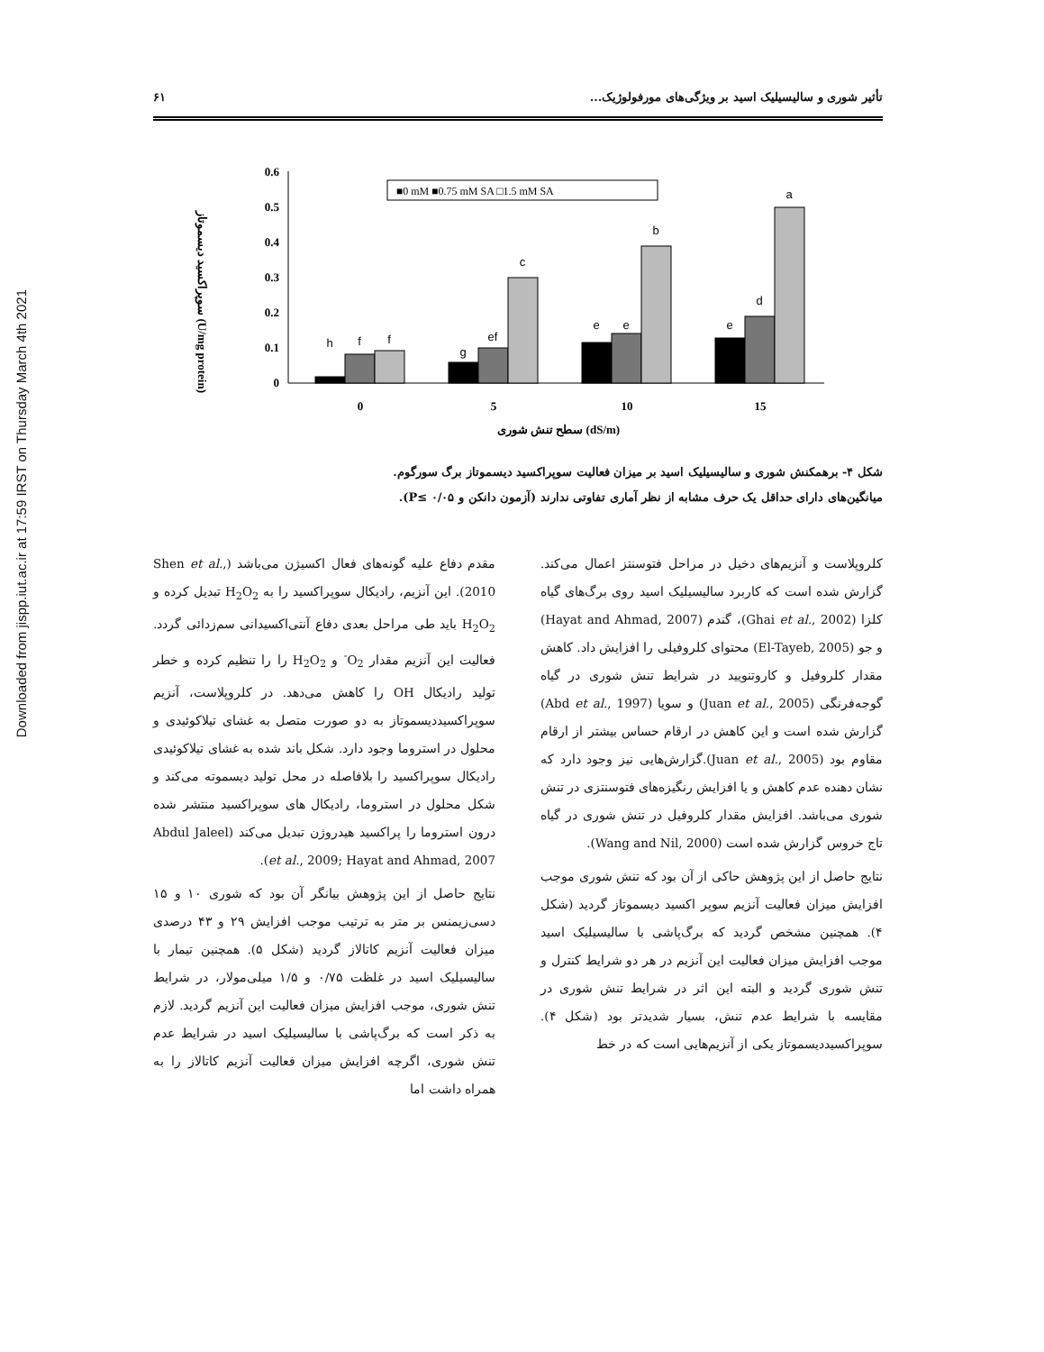Downloaded from jispp.iut.ac.ir at 17:59 IRST on Thursday March 4th 2021
تأثیر شوری و سالیسیلیک اسید بر ویژگی‌های مورفولوژیک... ۶۱
سوپراکسید دیسموتاز (U/mg protein)
0
0.1
0.2
0.3
0.4
0.5
0.6
■0 mM ■0.75 mM SA □1.5 mM SA
h
f
f
g
ef
c
e
e
b
e
d
a
0
5
10
15
سطح تنش شوری (dS/m)
شکل ۴- برهمکنش شوری و سالیسیلیک اسید بر میزان فعالیت سوپراکسید دیسموتاز برگ سورگوم.
میانگین‌های دارای حداقل یک حرف مشابه از نظر آماری تفاوتی ندارند (آزمون دانکن و P≤ ۰/۰۵).
کلروپلاست و آنزیم‌های دخیل در مراحل فتوسنتز اعمال می‌کند. گزارش شده است که کاربرد سالیسیلیک اسید روی برگ‌های گیاه کلزا (Ghai et al., 2002)، گندم (Hayat and Ahmad, 2007) و جو (El-Tayeb, 2005) محتوای کلروفیلی را افزایش داد. کاهش مقدار کلروفیل و کاروتنویید در شرایط تنش شوری در گیاه گوجه‌فرنگی (Juan et al., 2005) و سویا (Abd et al., 1997) گزارش شده است و این کاهش در ارقام حساس بیشتر از ارقام مقاوم بود (Juan et al., 2005).گزارش‌هایی نیز وجود دارد که نشان دهنده عدم کاهش و یا افزایش رنگیزه‌های فتوسنتزی در تنش شوری می‌باشد. افزایش مقدار کلروفیل در تنش شوری در گیاه تاج خروس گزارش شده است (Wang and Nil, 2000).
نتایج حاصل از این پژوهش حاکی از آن بود که تنش شوری موجب افزایش میزان فعالیت آنزیم سوپر اکسید دیسموتاز گردید (شکل ۴). همچنین مشخص گردید که برگ‌پاشی با سالیسیلیک اسید موجب افزایش میزان فعالیت این آنزیم در هر دو شرایط کنترل و تنش شوری گردید و البته این اثر در شرایط تنش شوری در مقایسه با شرایط عدم تنش، بسیار شدیدتر بود (شکل ۴). سوپراکسیددیسموتاز یکی از آنزیم‌هایی است که در خط
مقدم دفاع علیه گونه‌های فعال اکسیژن می‌باشد (Shen et al., 2010). این آنزیم، رادیکال سوپراکسید را به H<sub>2</sub>O<sub>2</sub> تبدیل کرده و H<sub>2</sub>O<sub>2</sub> باید طی مراحل بعدی دفاع آنتی‌اکسیدانی سم‌زدائی گردد. فعالیت این آنزیم مقدار O<sub>2</sub><sup>-</sup> و H<sub>2</sub>O<sub>2</sub> را را تنظیم کرده و خطر تولید رادیکال OH را کاهش می‌دهد. در کلروپلاست، آنزیم سوپراکسیددیسموتاز به دو صورت متصل به غشای تیلاکوئیدی و محلول در استروما وجود دارد. شکل باند شده به غشای تیلاکوئیدی رادیکال سوپراکسید را بلافاصله در محل تولید دیسموته می‌کند و شکل محلول در استروما، رادیکال های سوپراکسید منتشر شده درون استروما را پراکسید هیدروژن تبدیل می‌کند (Abdul Jaleel et al., 2009; Hayat and Ahmad, 2007).
نتایج حاصل از این پژوهش بیانگر آن بود که شوری ۱۰ و ۱۵ دسی‌زیمنس بر متر به ترتیب موجب افزایش ۲۹ و ۴۳ درصدی میزان فعالیت آنزیم کاتالاز گردید (شکل ۵). همچنین تیمار با سالیسیلیک اسید در غلظت ۰/۷۵ و ۱/۵ میلی‌مولار، در شرایط تنش شوری، موجب افزایش میزان فعالیت این آنزیم گردید. لازم به ذکر است که برگ‌پاشی با سالیسیلیک اسید در شرایط عدم تنش شوری، اگرچه افزایش میزان فعالیت آنزیم کاتالاز را به همراه داشت اما